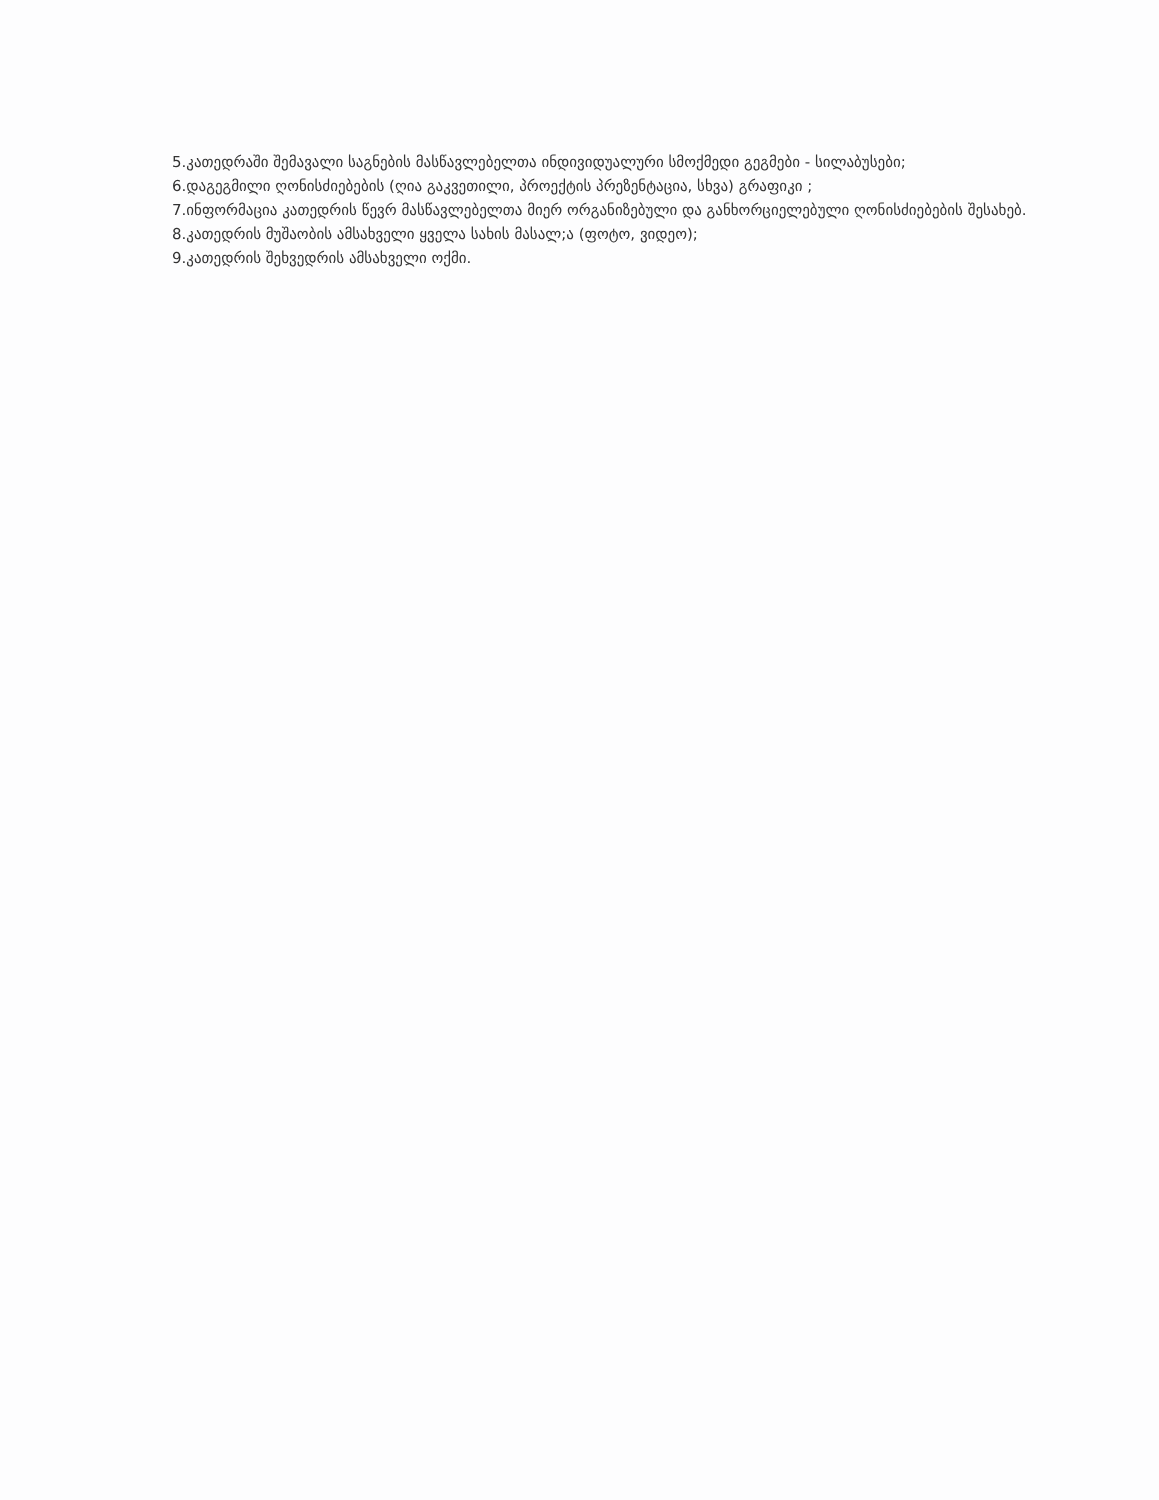5.კათედრაში შემავალი საგნების მასწავლებელთა ინდივიდუალური სმოქმედი გეგმები - სილაბუსები;
6.დაგეგმილი ღონისძიებების (ღია გაკვეთილი, პროექტის პრეზენტაცია, სხვა) გრაფიკი ;
7.ინფორმაცია კათედრის წევრ მასწავლებელთა მიერ ორგანიზებული და განხორციელებული ღონისძიებების შესახებ.
8.კათედრის მუშაობის ამსახველი ყველა სახის მასალ;ა (ფოტო, ვიდეო);
9.კათედრის შეხვედრის ამსახველი ოქმი.